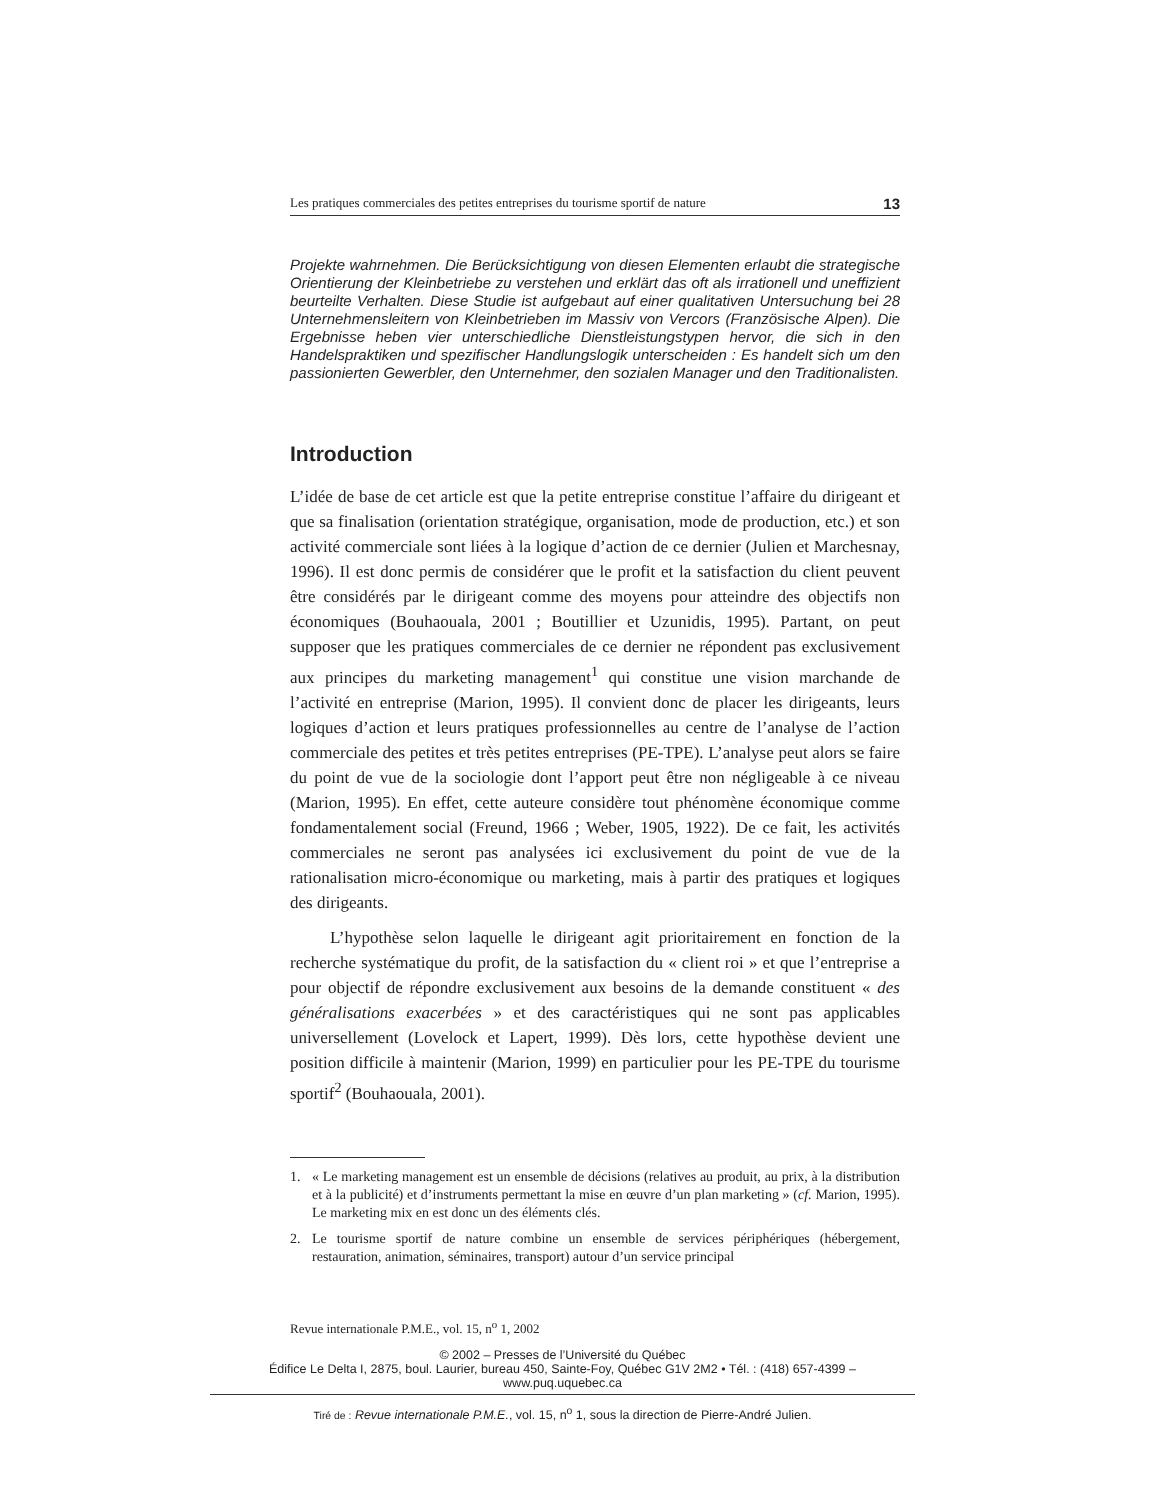Les pratiques commerciales des petites entreprises du tourisme sportif de nature 13
Projekte wahrnehmen. Die Berücksichtigung von diesen Elementen erlaubt die strategische Orientierung der Kleinbetriebe zu verstehen und erklärt das oft als irrationell und uneffizient beurteilte Verhalten. Diese Studie ist aufgebaut auf einer qualitativen Untersuchung bei 28 Unternehmensleitern von Kleinbetrieben im Massiv von Vercors (Französische Alpen). Die Ergebnisse heben vier unterschiedliche Dienstleistungstypen hervor, die sich in den Handelspraktiken und spezifischer Handlungslogik unterscheiden : Es handelt sich um den passionierten Gewerbler, den Unternehmer, den sozialen Manager und den Traditionalisten.
Introduction
L’idée de base de cet article est que la petite entreprise constitue l’affaire du dirigeant et que sa finalisation (orientation stratégique, organisation, mode de production, etc.) et son activité commerciale sont liées à la logique d’action de ce dernier (Julien et Marchesnay, 1996). Il est donc permis de considérer que le profit et la satisfaction du client peuvent être considérés par le dirigeant comme des moyens pour atteindre des objectifs non économiques (Bouhaouala, 2001 ; Boutillier et Uzunidis, 1995). Partant, on peut supposer que les pratiques commerciales de ce dernier ne répondent pas exclusivement aux principes du marketing management<sup>1</sup> qui constitue une vision marchande de l’activité en entreprise (Marion, 1995). Il convient donc de placer les dirigeants, leurs logiques d’action et leurs pratiques professionnelles au centre de l’analyse de l’action commerciale des petites et très petites entreprises (PE-TPE). L’analyse peut alors se faire du point de vue de la sociologie dont l’apport peut être non négligeable à ce niveau (Marion, 1995). En effet, cette auteure considère tout phénomène économique comme fondamentalement social (Freund, 1966 ; Weber, 1905, 1922). De ce fait, les activités commerciales ne seront pas analysées ici exclusivement du point de vue de la rationalisation micro-économique ou marketing, mais à partir des pratiques et logiques des dirigeants.
L’hypothèse selon laquelle le dirigeant agit prioritairement en fonction de la recherche systématique du profit, de la satisfaction du « client roi » et que l’entreprise a pour objectif de répondre exclusivement aux besoins de la demande constituent « des généralisations exacerbées » et des caractéristiques qui ne sont pas applicables universellement (Lovelock et Lapert, 1999). Dès lors, cette hypothèse devient une position difficile à maintenir (Marion, 1999) en particulier pour les PE-TPE du tourisme sportif<sup>2</sup> (Bouhaouala, 2001).
1. « Le marketing management est un ensemble de décisions (relatives au produit, au prix, à la distribution et à la publicité) et d’instruments permettant la mise en œuvre d’un plan marketing » (cf. Marion, 1995). Le marketing mix en est donc un des éléments clés.
2. Le tourisme sportif de nature combine un ensemble de services périphériques (hébergement, restauration, animation, séminaires, transport) autour d’un service principal
Revue internationale P.M.E., vol. 15, n<sup>o</sup> 1, 2002
© 2002 – Presses de l’Université du Québec
Édifice Le Delta I, 2875, boul. Laurier, bureau 450, Sainte-Foy, Québec G1V 2M2 • Tél. : (418) 657-4399 – www.puq.uquebec.ca
Tiré de : Revue internationale P.M.E., vol. 15, n<sup>o</sup> 1, sous la direction de Pierre-André Julien.